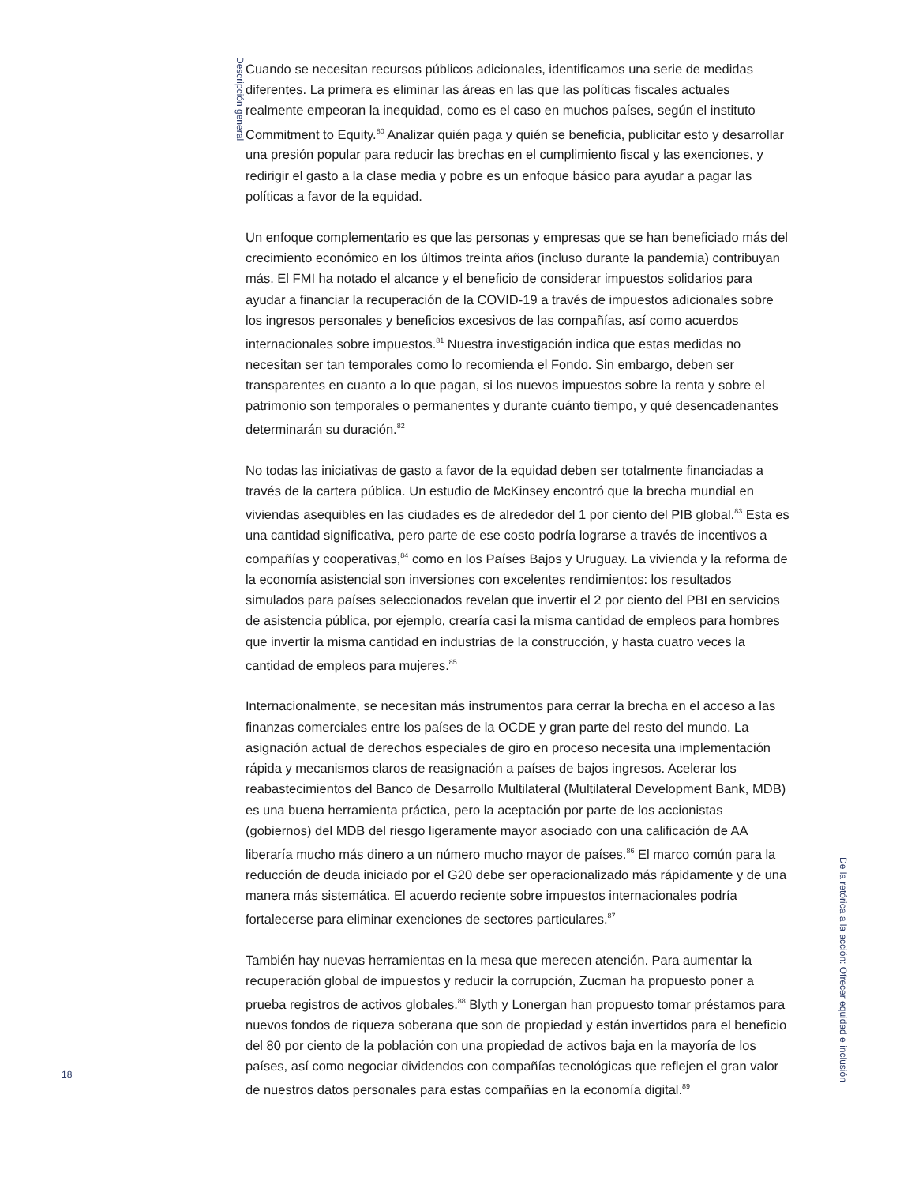Descripción general
18
Cuando se necesitan recursos públicos adicionales, identificamos una serie de medidas diferentes. La primera es eliminar las áreas en las que las políticas fiscales actuales realmente empeoran la inequidad, como es el caso en muchos países, según el instituto Commitment to Equity.<sup>80</sup> Analizar quién paga y quién se beneficia, publicitar esto y desarrollar una presión popular para reducir las brechas en el cumplimiento fiscal y las exenciones, y redirigir el gasto a la clase media y pobre es un enfoque básico para ayudar a pagar las políticas a favor de la equidad.
Un enfoque complementario es que las personas y empresas que se han beneficiado más del crecimiento económico en los últimos treinta años (incluso durante la pandemia) contribuyan más. El FMI ha notado el alcance y el beneficio de considerar impuestos solidarios para ayudar a financiar la recuperación de la COVID-19 a través de impuestos adicionales sobre los ingresos personales y beneficios excesivos de las compañías, así como acuerdos internacionales sobre impuestos.<sup>81</sup> Nuestra investigación indica que estas medidas no necesitan ser tan temporales como lo recomienda el Fondo. Sin embargo, deben ser transparentes en cuanto a lo que pagan, si los nuevos impuestos sobre la renta y sobre el patrimonio son temporales o permanentes y durante cuánto tiempo, y qué desencadenantes determinarán su duración.<sup>82</sup>
No todas las iniciativas de gasto a favor de la equidad deben ser totalmente financiadas a través de la cartera pública. Un estudio de McKinsey encontró que la brecha mundial en viviendas asequibles en las ciudades es de alrededor del 1 por ciento del PIB global.<sup>83</sup> Esta es una cantidad significativa, pero parte de ese costo podría lograrse a través de incentivos a compañías y cooperativas,<sup>84</sup> como en los Países Bajos y Uruguay. La vivienda y la reforma de la economía asistencial son inversiones con excelentes rendimientos: los resultados simulados para países seleccionados revelan que invertir el 2 por ciento del PBI en servicios de asistencia pública, por ejemplo, crearía casi la misma cantidad de empleos para hombres que invertir la misma cantidad en industrias de la construcción, y hasta cuatro veces la cantidad de empleos para mujeres.<sup>85</sup>
Internacionalmente, se necesitan más instrumentos para cerrar la brecha en el acceso a las finanzas comerciales entre los países de la OCDE y gran parte del resto del mundo. La asignación actual de derechos especiales de giro en proceso necesita una implementación rápida y mecanismos claros de reasignación a países de bajos ingresos. Acelerar los reabastecimientos del Banco de Desarrollo Multilateral (Multilateral Development Bank, MDB) es una buena herramienta práctica, pero la aceptación por parte de los accionistas (gobiernos) del MDB del riesgo ligeramente mayor asociado con una calificación de AA liberaría mucho más dinero a un número mucho mayor de países.<sup>86</sup> El marco común para la reducción de deuda iniciado por el G20 debe ser operacionalizado más rápidamente y de una manera más sistemática. El acuerdo reciente sobre impuestos internacionales podría fortalecerse para eliminar exenciones de sectores particulares.<sup>87</sup>
También hay nuevas herramientas en la mesa que merecen atención. Para aumentar la recuperación global de impuestos y reducir la corrupción, Zucman ha propuesto poner a prueba registros de activos globales.<sup>88</sup> Blyth y Lonergan han propuesto tomar préstamos para nuevos fondos de riqueza soberana que son de propiedad y están invertidos para el beneficio del 80 por ciento de la población con una propiedad de activos baja en la mayoría de los países, así como negociar dividendos con compañías tecnológicas que reflejen el gran valor de nuestros datos personales para estas compañías en la economía digital.<sup>89</sup>
De la retórica a la acción: Ofrecer equidad e inclusión